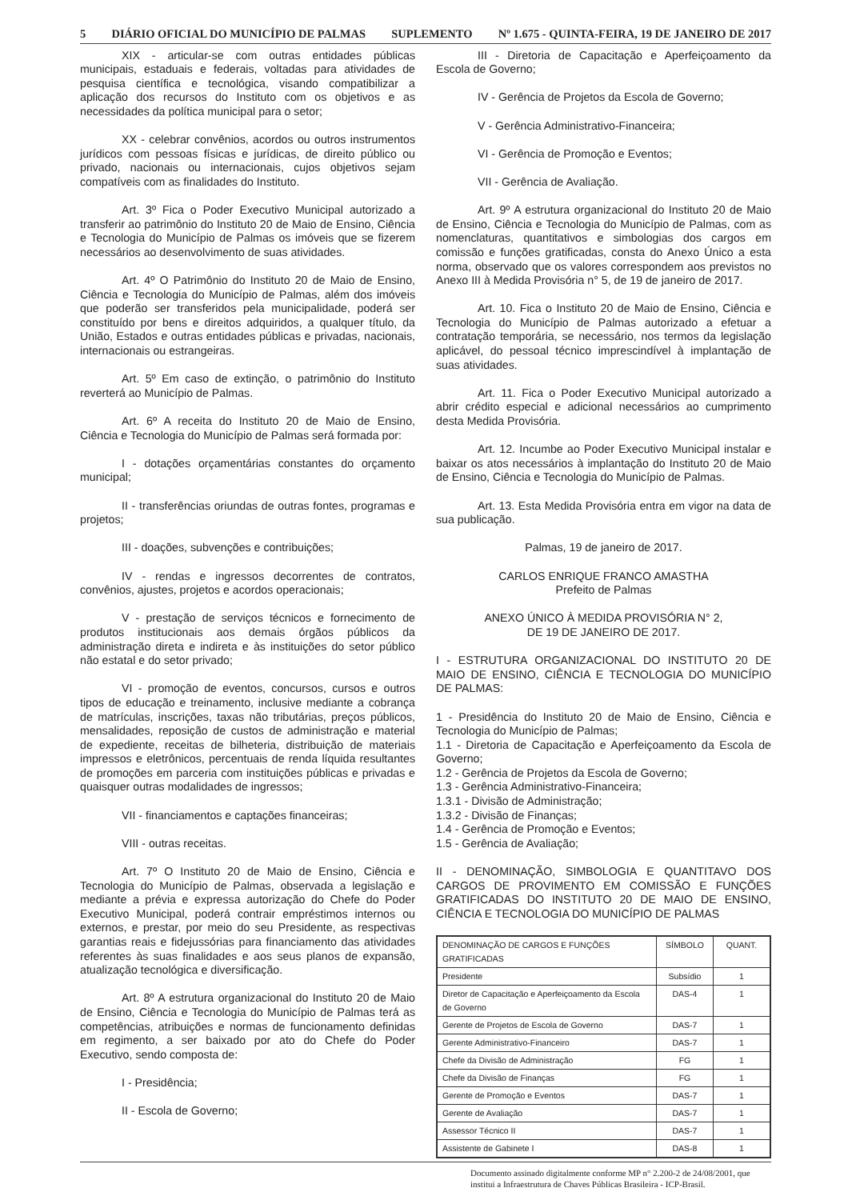5 DIÁRIO OFICIAL DO MUNICÍPIO DE PALMAS SUPLEMENTO Nº 1.675 - QUINTA-FEIRA, 19 DE JANEIRO DE 2017
XIX - articular-se com outras entidades públicas municipais, estaduais e federais, voltadas para atividades de pesquisa científica e tecnológica, visando compatibilizar a aplicação dos recursos do Instituto com os objetivos e as necessidades da política municipal para o setor;
XX - celebrar convênios, acordos ou outros instrumentos jurídicos com pessoas físicas e jurídicas, de direito público ou privado, nacionais ou internacionais, cujos objetivos sejam compatíveis com as finalidades do Instituto.
Art. 3º Fica o Poder Executivo Municipal autorizado a transferir ao patrimônio do Instituto 20 de Maio de Ensino, Ciência e Tecnologia do Município de Palmas os imóveis que se fizerem necessários ao desenvolvimento de suas atividades.
Art. 4º O Patrimônio do Instituto 20 de Maio de Ensino, Ciência e Tecnologia do Município de Palmas, além dos imóveis que poderão ser transferidos pela municipalidade, poderá ser constituído por bens e direitos adquiridos, a qualquer título, da União, Estados e outras entidades públicas e privadas, nacionais, internacionais ou estrangeiras.
Art. 5º Em caso de extinção, o patrimônio do Instituto reverterá ao Município de Palmas.
Art. 6º A receita do Instituto 20 de Maio de Ensino, Ciência e Tecnologia do Município de Palmas será formada por:
I - dotações orçamentárias constantes do orçamento municipal;
II - transferências oriundas de outras fontes, programas e projetos;
III - doações, subvenções e contribuições;
IV - rendas e ingressos decorrentes de contratos, convênios, ajustes, projetos e acordos operacionais;
V - prestação de serviços técnicos e fornecimento de produtos institucionais aos demais órgãos públicos da administração direta e indireta e às instituições do setor público não estatal e do setor privado;
VI - promoção de eventos, concursos, cursos e outros tipos de educação e treinamento, inclusive mediante a cobrança de matrículas, inscrições, taxas não tributárias, preços públicos, mensalidades, reposição de custos de administração e material de expediente, receitas de bilheteria, distribuição de materiais impressos e eletrônicos, percentuais de renda líquida resultantes de promoções em parceria com instituições públicas e privadas e quaisquer outras modalidades de ingressos;
VII - financiamentos e captações financeiras;
VIII - outras receitas.
Art. 7º O Instituto 20 de Maio de Ensino, Ciência e Tecnologia do Município de Palmas, observada a legislação e mediante a prévia e expressa autorização do Chefe do Poder Executivo Municipal, poderá contrair empréstimos internos ou externos, e prestar, por meio do seu Presidente, as respectivas garantias reais e fidejussórias para financiamento das atividades referentes às suas finalidades e aos seus planos de expansão, atualização tecnológica e diversificação.
Art. 8º A estrutura organizacional do Instituto 20 de Maio de Ensino, Ciência e Tecnologia do Município de Palmas terá as competências, atribuições e normas de funcionamento definidas em regimento, a ser baixado por ato do Chefe do Poder Executivo, sendo composta de:
I - Presidência;
II - Escola de Governo;
III - Diretoria de Capacitação e Aperfeiçoamento da Escola de Governo;
IV - Gerência de Projetos da Escola de Governo;
V - Gerência Administrativo-Financeira;
VI - Gerência de Promoção e Eventos;
VII - Gerência de Avaliação.
Art. 9º A estrutura organizacional do Instituto 20 de Maio de Ensino, Ciência e Tecnologia do Município de Palmas, com as nomenclaturas, quantitativos e simbologias dos cargos em comissão e funções gratificadas, consta do Anexo Único a esta norma, observado que os valores correspondem aos previstos no Anexo III à Medida Provisória n° 5, de 19 de janeiro de 2017.
Art. 10. Fica o Instituto 20 de Maio de Ensino, Ciência e Tecnologia do Município de Palmas autorizado a efetuar a contratação temporária, se necessário, nos termos da legislação aplicável, do pessoal técnico imprescindível à implantação de suas atividades.
Art. 11. Fica o Poder Executivo Municipal autorizado a abrir crédito especial e adicional necessários ao cumprimento desta Medida Provisória.
Art. 12. Incumbe ao Poder Executivo Municipal instalar e baixar os atos necessários à implantação do Instituto 20 de Maio de Ensino, Ciência e Tecnologia do Município de Palmas.
Art. 13. Esta Medida Provisória entra em vigor na data de sua publicação.
Palmas, 19 de janeiro de 2017.
CARLOS ENRIQUE FRANCO AMASTHA
Prefeito de Palmas
ANEXO ÚNICO À MEDIDA PROVISÓRIA N° 2,
DE 19 DE JANEIRO DE 2017.
I - ESTRUTURA ORGANIZACIONAL DO INSTITUTO 20 DE MAIO DE ENSINO, CIÊNCIA E TECNOLOGIA DO MUNICÍPIO DE PALMAS:
1 - Presidência do Instituto 20 de Maio de Ensino, Ciência e Tecnologia do Município de Palmas;
1.1 - Diretoria de Capacitação e Aperfeiçoamento da Escola de Governo;
1.2 - Gerência de Projetos da Escola de Governo;
1.3 - Gerência Administrativo-Financeira;
1.3.1 - Divisão de Administração;
1.3.2 - Divisão de Finanças;
1.4 - Gerência de Promoção e Eventos;
1.5 - Gerência de Avaliação;
II - DENOMINAÇÃO, SIMBOLOGIA E QUANTITAVO DOS CARGOS DE PROVIMENTO EM COMISSÃO E FUNÇÕES GRATIFICADAS DO INSTITUTO 20 DE MAIO DE ENSINO, CIÊNCIA E TECNOLOGIA DO MUNICÍPIO DE PALMAS
| DENOMINAÇÃO DE CARGOS E FUNÇÕES GRATIFICADAS | SÍMBOLO | QUANT. |
| Presidente | Subsídio | 1 |
| Diretor de Capacitação e Aperfeiçoamento da Escola de Governo | DAS-4 | 1 |
| Gerente de Projetos de Escola de Governo | DAS-7 | 1 |
| Gerente Administrativo-Financeiro | DAS-7 | 1 |
| Chefe da Divisão de Administração | FG | 1 |
| Chefe da Divisão de Finanças | FG | 1 |
| Gerente de Promoção e Eventos | DAS-7 | 1 |
| Gerente de Avaliação | DAS-7 | 1 |
| Assessor Técnico II | DAS-7 | 1 |
| Assistente de Gabinete I | DAS-8 | 1 |
Documento assinado digitalmente conforme MP n° 2.200-2 de 24/08/2001, que institui a Infraestrutura de Chaves Públicas Brasileira - ICP-Brasil.